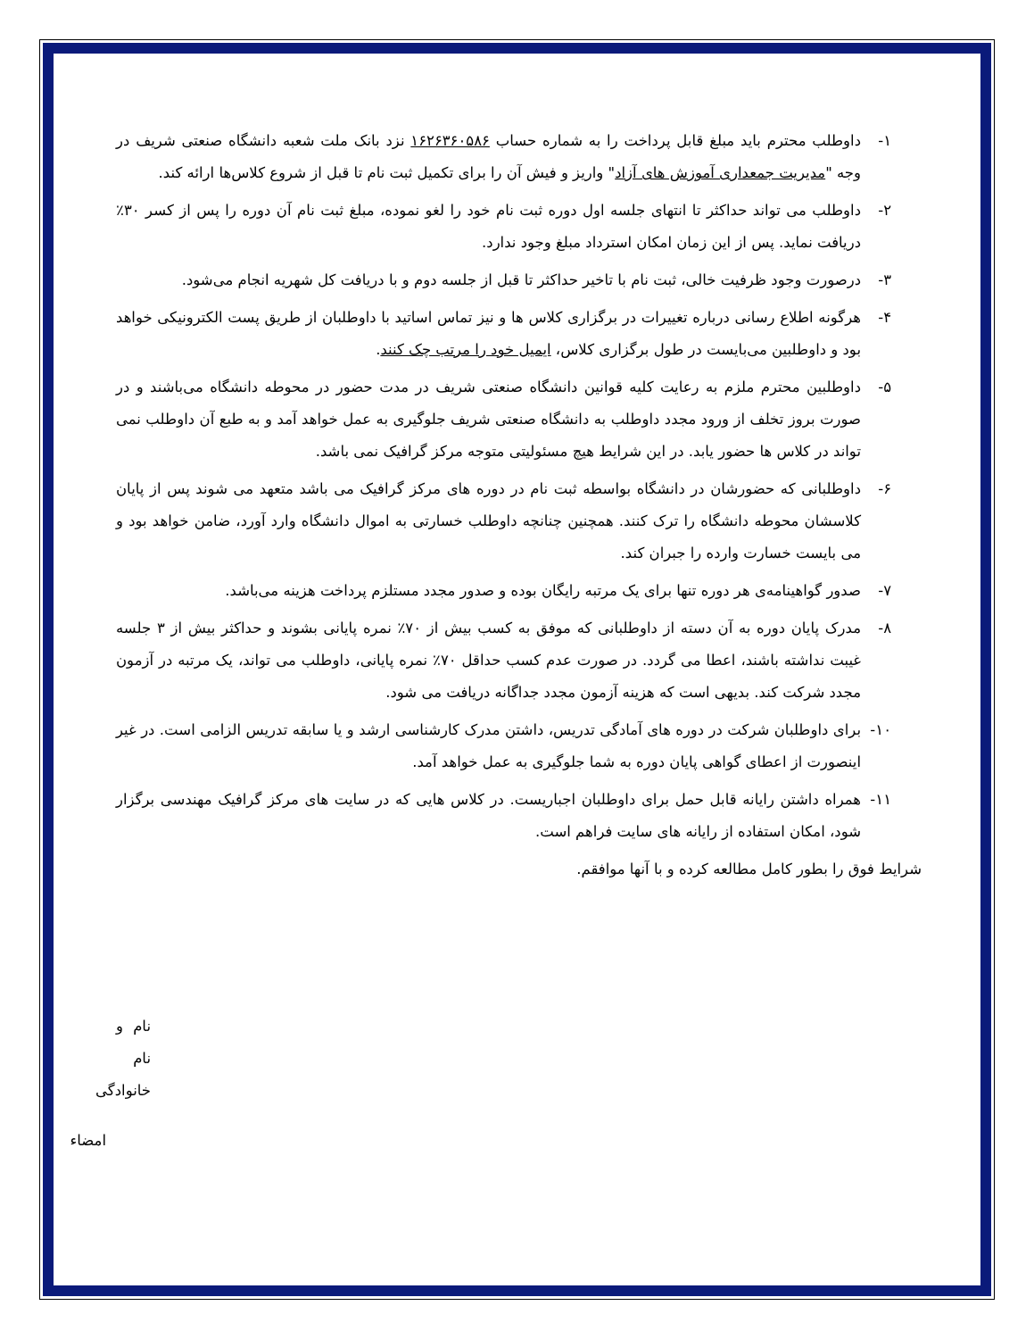۱- داوطلب محترم باید مبلغ قابل پرداخت را به شماره حساب ۱۶۲۶۳۶۰۵۸۶ نزد بانک ملت شعبه دانشگاه صنعتی شریف در وجه "مدیریت جمعداری آموزش های آزاد" واریز و فیش آن را برای تکمیل ثبت نام تا قبل از شروع کلاس‌ها ارائه کند.
۲- داوطلب می تواند حداکثر تا انتهای جلسه اول دوره ثبت نام خود را لغو نموده، مبلغ ثبت نام آن دوره را پس از کسر ۳۰٪ دریافت نماید. پس از این زمان امکان استرداد مبلغ وجود ندارد.
۳- درصورت وجود ظرفیت خالی، ثبت نام با تاخیر حداکثر تا قبل از جلسه دوم و با دریافت کل شهریه انجام می‌شود.
۴- هرگونه اطلاع رسانی درباره تغییرات در برگزاری کلاس ها و نیز تماس اساتید با داوطلبان از طریق پست الکترونیکی خواهد بود و داوطلبین می‌بایست در طول برگزاری کلاس، ایمیل خود را مرتب چک کنند.
۵- داوطلبین محترم ملزم به رعایت کلیه قوانین دانشگاه صنعتی شریف در مدت حضور در محوطه دانشگاه می‌باشند و در صورت بروز تخلف از ورود مجدد داوطلب به دانشگاه صنعتی شریف جلوگیری به عمل خواهد آمد و به طبع آن داوطلب نمی تواند در کلاس ها حضور یابد. در این شرایط هیچ مسئولیتی متوجه مرکز گرافیک نمی باشد.
۶- داوطلبانی که حضورشان در دانشگاه بواسطه ثبت نام در دوره های مرکز گرافیک می باشد متعهد می شوند پس از پایان کلاسشان محوطه دانشگاه را ترک کنند. همچنین چنانچه داوطلب خسارتی به اموال دانشگاه وارد آورد، ضامن خواهد بود و می بایست خسارت وارده را جبران کند.
۷- صدور گواهینامه‌ی هر دوره تنها برای یک مرتبه رایگان بوده و صدور مجدد مستلزم پرداخت هزینه می‌باشد.
۸- مدرک پایان دوره به آن دسته از داوطلبانی که موفق به کسب بیش از ۷۰٪ نمره پایانی بشوند و حداکثر بیش از ۳ جلسه غیبت نداشته باشند، اعطا می گردد. در صورت عدم کسب حداقل ۷۰٪ نمره پایانی، داوطلب می تواند، یک مرتبه در آزمون مجدد شرکت کند. بدیهی است که هزینه آزمون مجدد جداگانه دریافت می شود.
۱۰- برای داوطلبان شرکت در دوره های آمادگی تدریس، داشتن مدرک کارشناسی ارشد و یا سابقه تدریس الزامی است. در غیر اینصورت از اعطای گواهی پایان دوره به شما جلوگیری به عمل خواهد آمد.
۱۱- همراه داشتن رایانه قابل حمل برای داوطلبان اجباریست. در کلاس هایی که در سایت های مرکز گرافیک مهندسی برگزار شود، امکان استفاده از رایانه های سایت فراهم است.
شرایط فوق را بطور کامل مطالعه کرده و با آنها موافقم.
نام و نام خانوادگی
امضاء